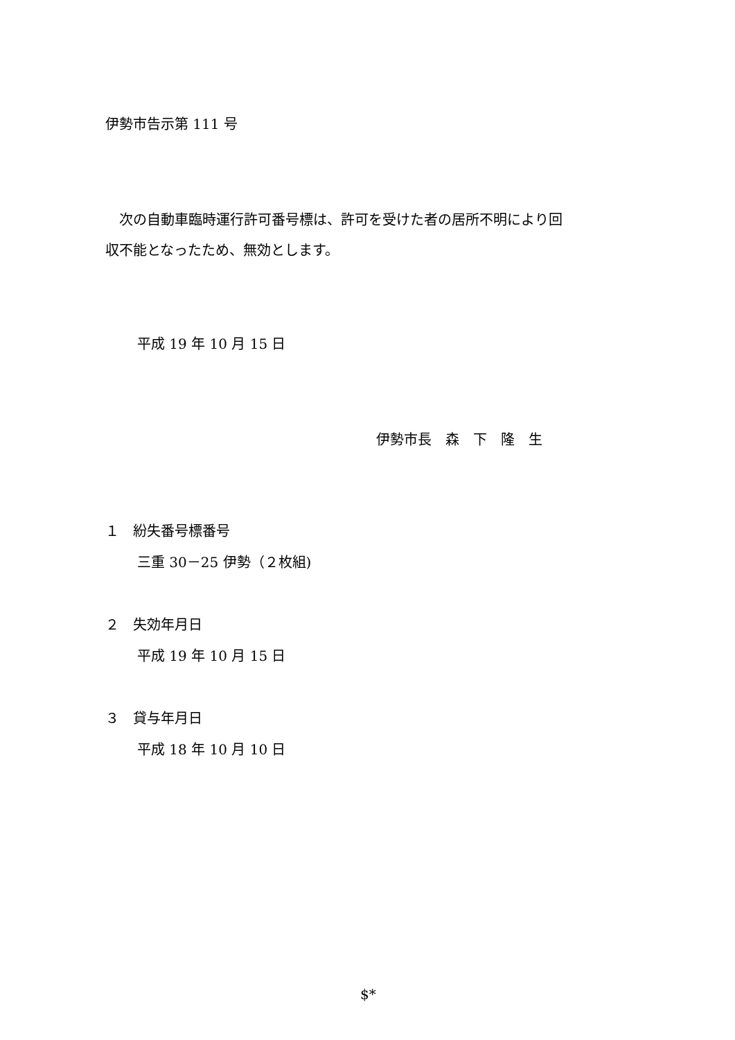伊勢市告示第 111 号
　次の自動車臨時運行許可番号標は、許可を受けた者の居所不明により回
収不能となったため、無効とします。
平成 19 年 10 月 15 日
伊勢市長　森　下　隆　生
１　紛失番号標番号
三重 30－25 伊勢（２枚組)
２　失効年月日
平成 19 年 10 月 15 日
３　貸与年月日
平成 18 年 10 月 10 日
$*